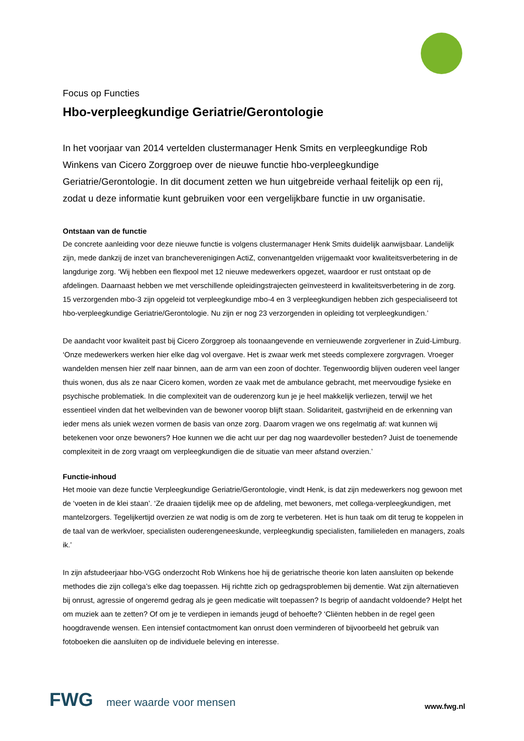Focus op Functies
Hbo-verpleegkundige Geriatrie/Gerontologie
In het voorjaar van 2014 vertelden clustermanager Henk Smits en verpleegkundige Rob Winkens van Cicero Zorggroep over de nieuwe functie hbo-verpleegkundige Geriatrie/Gerontologie. In dit document zetten we hun uitgebreide verhaal feitelijk op een rij, zodat u deze informatie kunt gebruiken voor een vergelijkbare functie in uw organisatie.
Ontstaan van de functie
De concrete aanleiding voor deze nieuwe functie is volgens clustermanager Henk Smits duidelijk aanwijsbaar. Landelijk zijn, mede dankzij de inzet van brancheverenigingen ActiZ, convenantgelden vrijgemaakt voor kwaliteitsverbetering in de langdurige zorg. ‘Wij hebben een flexpool met 12 nieuwe medewerkers opgezet, waardoor er rust ontstaat op de afdelingen. Daarnaast hebben we met verschillende opleidingstrajecten geïnvesteerd in kwaliteitsverbetering in de zorg. 15 verzorgenden mbo-3 zijn opgeleid tot verpleegkundige mbo-4 en 3 verpleegkundigen hebben zich gespecialiseerd tot hbo-verpleegkundige Geriatrie/Gerontologie. Nu zijn er nog 23 verzorgenden in opleiding tot verpleegkundigen.’
De aandacht voor kwaliteit past bij Cicero Zorggroep als toonaangevende en vernieuwende zorgverlener in Zuid-Limburg. ‘Onze medewerkers werken hier elke dag vol overgave. Het is zwaar werk met steeds complexere zorgvragen. Vroeger wandelden mensen hier zelf naar binnen, aan de arm van een zoon of dochter. Tegenwoordig blijven ouderen veel langer thuis wonen, dus als ze naar Cicero komen, worden ze vaak met de ambulance gebracht, met meervoudige fysieke en psychische problematiek. In die complexiteit van de ouderenzorg kun je je heel makkelijk verliezen, terwijl we het essentieel vinden dat het welbevinden van de bewoner voorop blijft staan. Solidariteit, gastvrijheid en de erkenning van ieder mens als uniek wezen vormen de basis van onze zorg. Daarom vragen we ons regelmatig af: wat kunnen wij betekenen voor onze bewoners? Hoe kunnen we die acht uur per dag nog waardevoller besteden? Juist de toenemende complexiteit in de zorg vraagt om verpleegkundigen die de situatie van meer afstand overzien.’
Functie-inhoud
Het mooie van deze functie Verpleegkundige Geriatrie/Gerontologie, vindt Henk, is dat zijn medewerkers nog gewoon met de ‘voeten in de klei staan’. ‘Ze draaien tijdelijk mee op de afdeling, met bewoners, met collega-verpleegkundigen, met mantelzorgers. Tegelijkertijd overzien ze wat nodig is om de zorg te verbeteren. Het is hun taak om dit terug te koppelen in de taal van de werkvloer, specialisten ouderengeneeskunde, verpleegkundig specialisten, familieleden en managers, zoals ik.’
In zijn afstudeerjaar hbo-VGG onderzocht Rob Winkens hoe hij de geriatrische theorie kon laten aansluiten op bekende methodes die zijn collega’s elke dag toepassen. Hij richtte zich op gedragsproblemen bij dementie. Wat zijn alternatieven bij onrust, agressie of ongeremd gedrag als je geen medicatie wilt toepassen? Is begrip of aandacht voldoende? Helpt het om muziek aan te zetten? Of om je te verdiepen in iemands jeugd of behoefte? ‘Cliënten hebben in de regel geen hoogdravende wensen. Een intensief contactmoment kan onrust doen verminderen of bijvoorbeeld het gebruik van fotoboeken die aansluiten op de individuele beleving en interesse.
FWG meer waarde voor mensen
www.fwg.nl